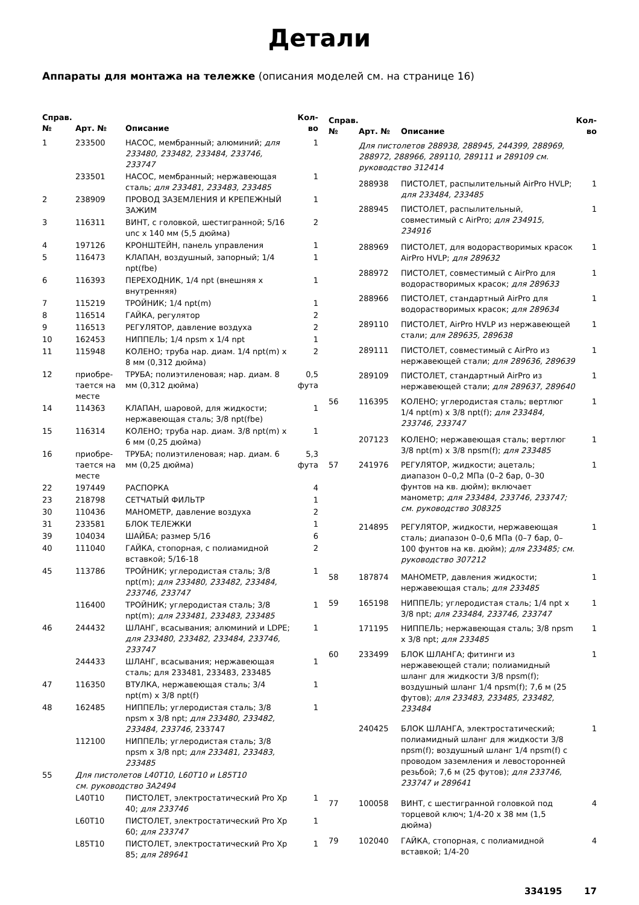Детали
Аппараты для монтажа на тележке (описания моделей см. на странице 16)
| Справ. № | Арт. № | Описание | Кол-во |
| --- | --- | --- | --- |
| 1 | 233500 | НАСОС, мембранный; алюминий; для 233480, 233482, 233484, 233746, 233747 | 1 |
| | 233501 | НАСОС, мембранный; нержавеющая сталь; для 233481, 233483, 233485 | 1 |
| 2 | 238909 | ПРОВОД ЗАЗЕМЛЕНИЯ И КРЕПЕЖНЫЙ ЗАЖИМ | 1 |
| 3 | 116311 | ВИНТ, с головкой, шестигранной; 5/16 unc x 140 мм (5,5 дюйма) | 2 |
| 4 | 197126 | КРОНШТЕЙН, панель управления | 1 |
| 5 | 116473 | КЛАПАН, воздушный, запорный; 1/4 npt(fbe) | 1 |
| 6 | 116393 | ПЕРЕХОДНИК, 1/4 npt (внешняя x внутренняя) | 1 |
| 7 | 115219 | ТРОЙНИК; 1/4 npt(m) | 1 |
| 8 | 116514 | ГАЙКА, регулятор | 2 |
| 9 | 116513 | РЕГУЛЯТОР, давление воздуха | 2 |
| 10 | 162453 | НИППЕЛЬ; 1/4 npsm x 1/4 npt | 1 |
| 11 | 115948 | КОЛЕНО; труба нар. диам. 1/4 npt(m) x 8 мм (0,312 дюйма) | 2 |
| 12 | приобре-тается на месте | ТРУБА; полиэтиленовая; нар. диам. 8 мм (0,312 дюйма) | 0,5 фута |
| 14 | 114363 | КЛАПАН, шаровой, для жидкости; нержавеющая сталь; 3/8 npt(fbe) | 1 |
| 15 | 116314 | КОЛЕНО; труба нар. диам. 3/8 npt(m) x 6 мм (0,25 дюйма) | 1 |
| 16 | приобре-тается на месте | ТРУБА; полиэтиленовая; нар. диам. 6 мм (0,25 дюйма) | 5,3 фута |
| 22 | 197449 | РАСПОРКА | 4 |
| 23 | 218798 | СЕТЧАТЫЙ ФИЛЬТР | 1 |
| 30 | 110436 | МАНОМЕТР, давление воздуха | 2 |
| 31 | 233581 | БЛОК ТЕЛЕЖКИ | 1 |
| 39 | 104034 | ШАЙБА; размер 5/16 | 6 |
| 40 | 111040 | ГАЙКА, стопорная, с полиамидной вставкой; 5/16-18 | 2 |
| 45 | 113786 | ТРОЙНИК; углеродистая сталь; 3/8 npt(m); для 233480, 233482, 233484, 233746, 233747 | 1 |
| | 116400 | ТРОЙНИК; углеродистая сталь; 3/8 npt(m); для 233481, 233483, 233485 | 1 |
| 46 | 244432 | ШЛАНГ, всасывания; алюминий и LDPE; для 233480, 233482, 233484, 233746, 233747 | 1 |
| | 244433 | ШЛАНГ, всасывания; нержавеющая сталь; для 233481, 233483, 233485 | 1 |
| 47 | 116350 | ВТУЛКА, нержавеющая сталь; 3/4 npt(m) x 3/8 npt(f) | 1 |
| 48 | 162485 | НИППЕЛЬ; углеродистая сталь; 3/8 npsm x 3/8 npt; для 233480, 233482, 233484, 233746, 233747 | 1 |
| | 112100 | НИППЕЛЬ; углеродистая сталь; 3/8 npsm x 3/8 npt; для 233481, 233483, 233485 | |
| 55 | Для пистолетов L40T10, L60T10 и L85T10 см. руководство 3A2494 | | |
| | L40T10 | ПИСТОЛЕТ, электростатический Pro Xp 40; для 233746 | 1 |
| | L60T10 | ПИСТОЛЕТ, электростатический Pro Xp 60; для 233747 | 1 |
| | L85T10 | ПИСТОЛЕТ, электростатический Pro Xp 85; для 289641 | 1 |
| Справ. № | Арт. № | Описание | Кол-во |
| --- | --- | --- | --- |
| | Для пистолетов 288938, 288945, 244399, 288969, 288972, 288966, 289110, 289111 и 289109 см. руководство 312414 | | |
| | 288938 | ПИСТОЛЕТ, распылительный AirPro HVLP; для 233484, 233485 | 1 |
| | 288945 | ПИСТОЛЕТ, распылительный, совместимый с AirPro; для 234915, 234916 | 1 |
| | 288969 | ПИСТОЛЕТ, для водорастворимых красок AirPro HVLP; для 289632 | 1 |
| | 288972 | ПИСТОЛЕТ, совместимый с AirPro для водорастворимых красок; для 289633 | 1 |
| | 288966 | ПИСТОЛЕТ, стандартный AirPro для водорастворимых красок; для 289634 | 1 |
| | 289110 | ПИСТОЛЕТ, AirPro HVLP из нержавеющей стали; для 289635, 289638 | 1 |
| | 289111 | ПИСТОЛЕТ, совместимый с AirPro из нержавеющей стали; для 289636, 289639 | 1 |
| | 289109 | ПИСТОЛЕТ, стандартный AirPro из нержавеющей стали; для 289637, 289640 | 1 |
| 56 | 116395 | КОЛЕНО; углеродистая сталь; вертлюг 1/4 npt(m) x 3/8 npt(f); для 233484, 233746, 233747 | 1 |
| | 207123 | КОЛЕНО; нержавеющая сталь; вертлюг 3/8 npt(m) x 3/8 npsm(f); для 233485 | 1 |
| 57 | 241976 | РЕГУЛЯТОР, жидкости; ацеталь; диапазон 0–0,2 МПа (0–2 бар, 0–30 фунтов на кв. дюйм); включает манометр; для 233484, 233746, 233747; см. руководство 308325 | 1 |
| | 214895 | РЕГУЛЯТОР, жидкости, нержавеющая сталь; диапазон 0–0,6 МПа (0–7 бар, 0–100 фунтов на кв. дюйм); для 233485; см. руководство 307212 | 1 |
| 58 | 187874 | МАНОМЕТР, давления жидкости; нержавеющая сталь; для 233485 | 1 |
| 59 | 165198 | НИППЕЛЬ; углеродистая сталь; 1/4 npt x 3/8 npt; для 233484, 233746, 233747 | 1 |
| | 171195 | НИППЕЛЬ; нержавеющая сталь; 3/8 npsm x 3/8 npt; для 233485 | 1 |
| 60 | 233499 | БЛОК ШЛАНГА; фитинги из нержавеющей стали; полиамидный шланг для жидкости 3/8 npsm(f); воздушный шланг 1/4 npsm(f); 7,6 м (25 футов); для 233483, 233485, 233482, 233484 | 1 |
| | 240425 | БЛОК ШЛАНГА, электростатический; полиамидный шланг для жидкости 3/8 npsm(f); воздушный шланг 1/4 npsm(f) с проводом заземления и левосторонней резьбой; 7,6 м (25 футов); для 233746, 233747 и 289641 | 1 |
| 77 | 100058 | ВИНТ, с шестигранной головкой под торцевой ключ; 1/4-20 x 38 мм (1,5 дюйма) | 4 |
| 79 | 102040 | ГАЙКА, стопорная, с полиамидной вставкой; 1/4-20 | 4 |
334195 17